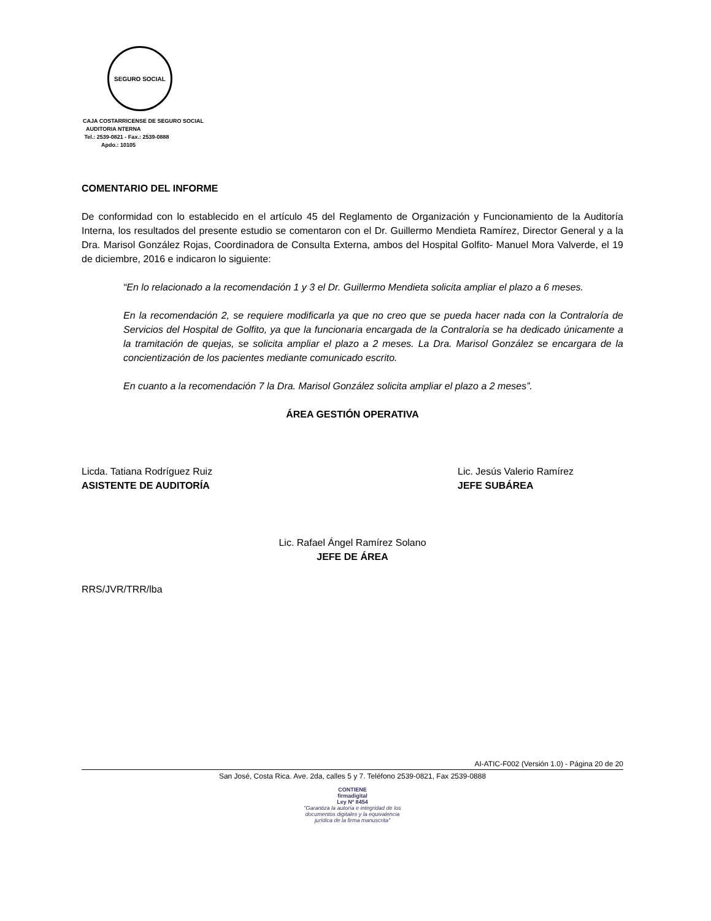SEGURO SOCIAL
CAJA COSTARRICENSE DE SEGURO SOCIAL
AUDITORIA NTERNA
Tel.: 2539-0821 - Fax.: 2539-0888
Apdo.: 10105
COMENTARIO DEL INFORME
De conformidad con lo establecido en el artículo 45 del Reglamento de Organización y Funcionamiento de la Auditoría Interna, los resultados del presente estudio se comentaron con el Dr. Guillermo Mendieta Ramírez, Director General y a la Dra. Marisol González Rojas, Coordinadora de Consulta Externa, ambos del Hospital Golfito- Manuel Mora Valverde, el 19 de diciembre, 2016 e indicaron lo siguiente:
“En lo relacionado a la recomendación 1 y 3 el Dr. Guillermo Mendieta solicita ampliar el plazo a 6 meses.
En la recomendación 2, se requiere modificarla ya que no creo que se pueda hacer nada con la Contraloría de Servicios del Hospital de Golfito, ya que la funcionaria encargada de la Contraloría se ha dedicado únicamente a la tramitación de quejas, se solicita ampliar el plazo a 2 meses. La Dra. Marisol González se encargara de la concientización de los pacientes mediante comunicado escrito.
En cuanto a la recomendación 7 la Dra. Marisol González solicita ampliar el plazo a 2 meses”.
ÁREA GESTIÓN OPERATIVA
Licda. Tatiana Rodríguez Ruiz
ASISTENTE DE AUDITORÍA
Lic. Jesús Valerio Ramírez
JEFE SUBÁREA
Lic. Rafael Ángel Ramírez Solano
JEFE DE ÁREA
RRS/JVR/TRR/lba
AI-ATIC-F002 (Versión 1.0) - Página 20 de 20
San José, Costa Rica. Ave. 2da, calles 5 y 7. Teléfono 2539-0821, Fax 2539-0888
CONTIENE
firmadigital
Ley Nº 8454
"Garantiza la autoría e integridad de los documentos digitales y la equivalencia jurídica de la firma manuscrita"